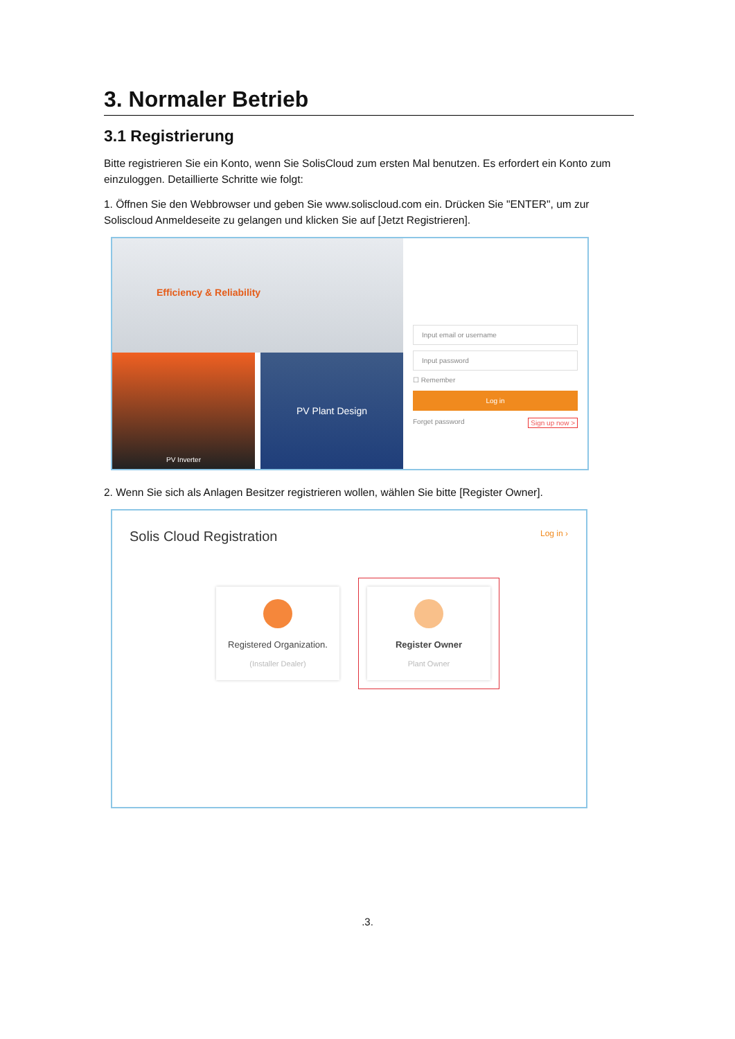3. Normaler Betrieb
3.1 Registrierung
Bitte registrieren Sie ein Konto, wenn Sie SolisCloud zum ersten Mal benutzen. Es erfordert ein Konto zum einzuloggen. Detaillierte Schritte wie folgt:
1. Öffnen Sie den Webbrowser und geben Sie www.soliscloud.com ein. Drücken Sie "ENTER", um zur Soliscloud Anmeldeseite zu gelangen und klicken Sie auf [Jetzt Registrieren].
Efficiency & Reliability
PV Inverter
PV Plant Design
Input email or username
Input password
☐ Remember
Log in
Forget password Sign up now >
2. Wenn Sie sich als Anlagen Besitzer registrieren wollen, wählen Sie bitte [Register Owner].
Solis Cloud Registration Log in ›
Registered Organization.
(Installer Dealer)
Register Owner
Plant Owner
.3.